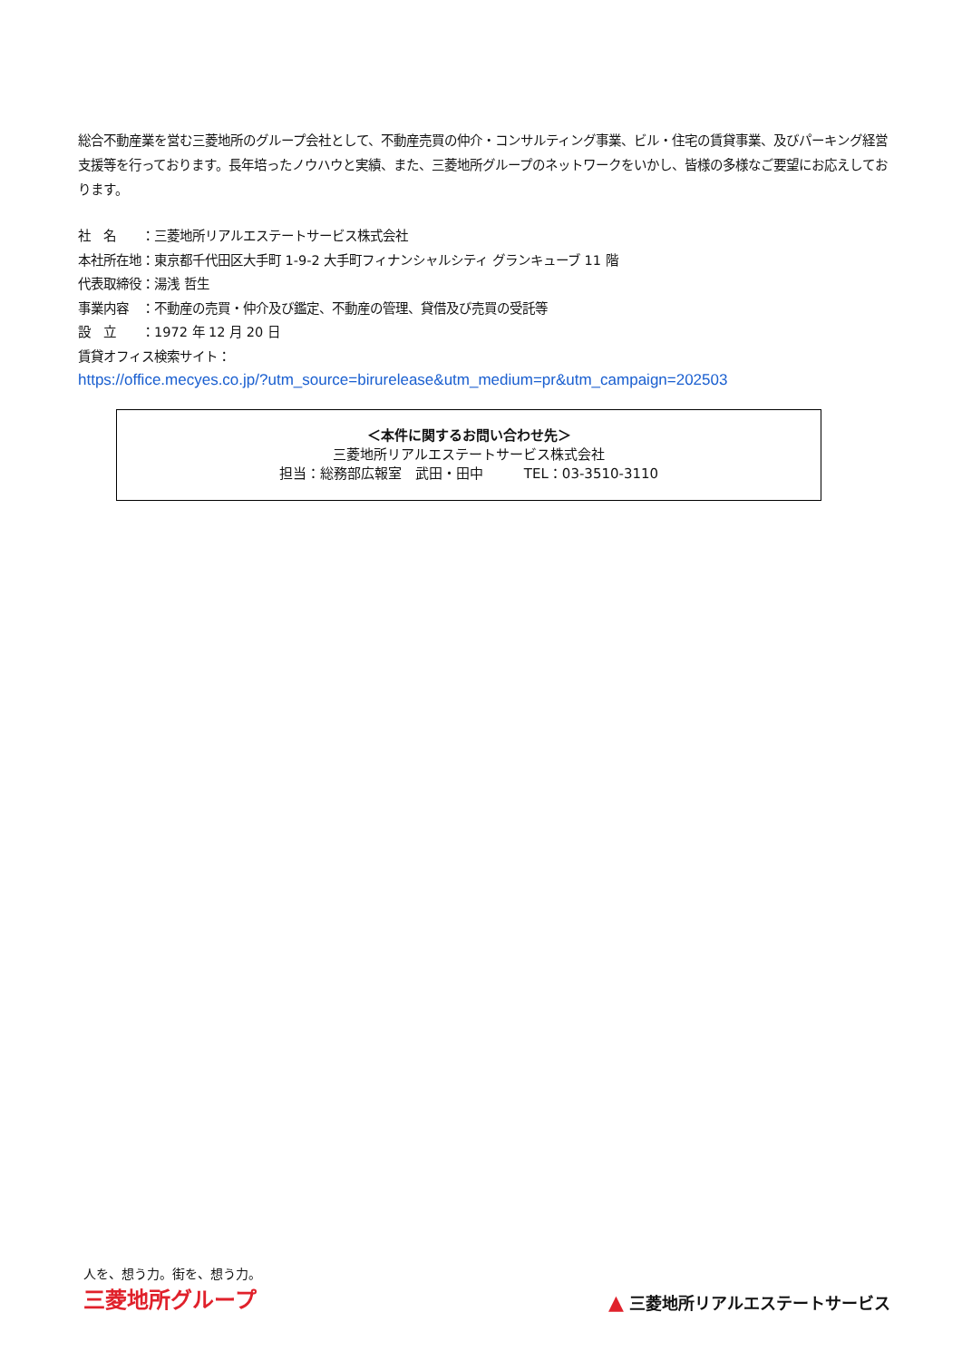総合不動産業を営む三菱地所のグループ会社として、不動産売買の仲介・コンサルティング事業、ビル・住宅の賃貸事業、及びパーキング経営支援等を行っております。長年培ったノウハウと実績、また、三菱地所グループのネットワークをいかし、皆様の多様なご要望にお応えしております。
社　名　　：三菱地所リアルエステートサービス株式会社
本社所在地：東京都千代田区大手町 1-9-2 大手町フィナンシャルシティ グランキューブ 11 階
代表取締役：湯浅 哲生
事業内容　：不動産の売買・仲介及び鑑定、不動産の管理、貸借及び売買の受託等
設　立　　：1972 年 12 月 20 日
賃貸オフィス検索サイト：
https://office.mecyes.co.jp/?utm_source=birurelease&utm_medium=pr&utm_campaign=202503
＜本件に関するお問い合わせ先＞
三菱地所リアルエステートサービス株式会社
担当：総務部広報室　武田・田中　　　TEL：03-3510-3110
人を、想う力。街を、想う力。
三菱地所グループ
▲ 三菱地所リアルエステートサービス